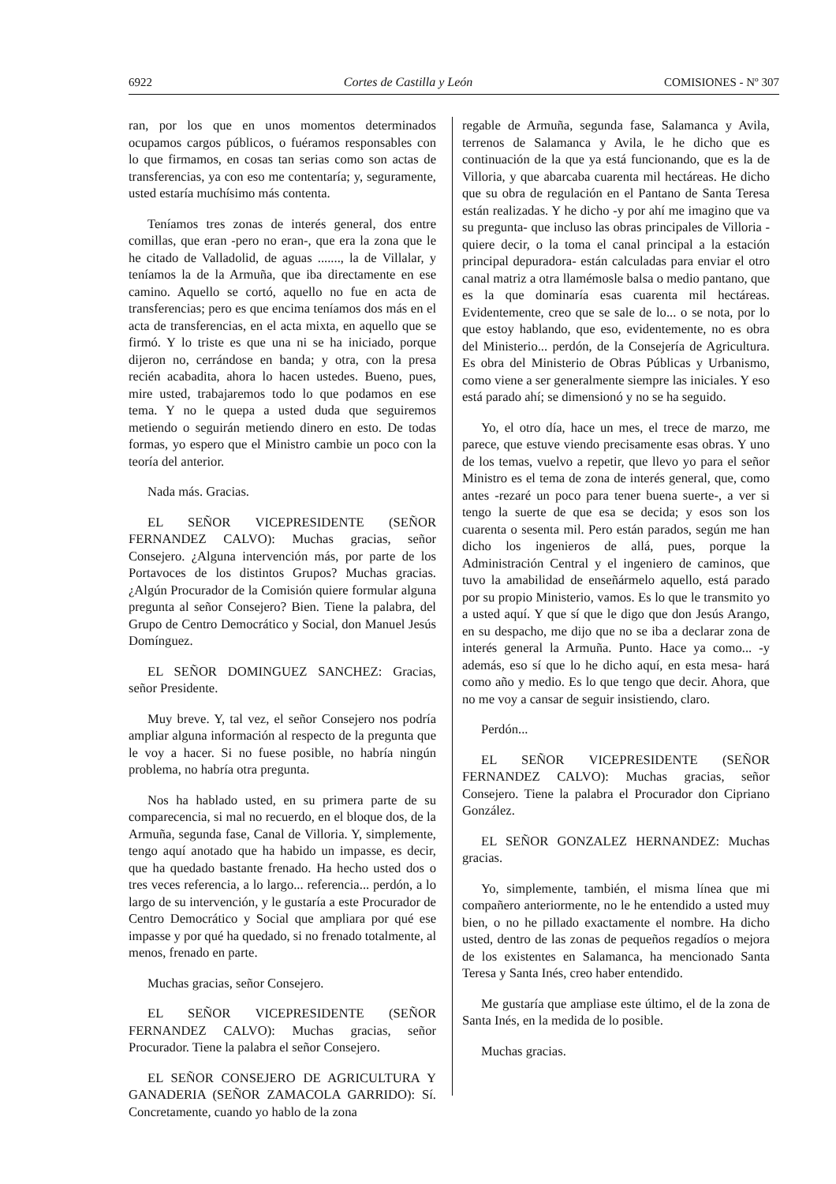6922 Cortes de Castilla y León COMISIONES - Nº 307
ran, por los que en unos momentos determinados ocupamos cargos públicos, o fuéramos responsables con lo que firmamos, en cosas tan serias como son actas de transferencias, ya con eso me contentaría; y, seguramente, usted estaría muchísimo más contenta.
Teníamos tres zonas de interés general, dos entre comillas, que eran -pero no eran-, que era la zona que le he citado de Valladolid, de aguas ......., la de Villalar, y teníamos la de la Armuña, que iba directamente en ese camino. Aquello se cortó, aquello no fue en acta de transferencias; pero es que encima teníamos dos más en el acta de transferencias, en el acta mixta, en aquello que se firmó. Y lo triste es que una ni se ha iniciado, porque dijeron no, cerrándose en banda; y otra, con la presa recién acabadita, ahora lo hacen ustedes. Bueno, pues, mire usted, trabajaremos todo lo que podamos en ese tema. Y no le quepa a usted duda que seguiremos metiendo o seguirán metiendo dinero en esto. De todas formas, yo espero que el Ministro cambie un poco con la teoría del anterior.
Nada más. Gracias.
EL SEÑOR VICEPRESIDENTE (SEÑOR FERNANDEZ CALVO): Muchas gracias, señor Consejero. ¿Alguna intervención más, por parte de los Portavoces de los distintos Grupos? Muchas gracias. ¿Algún Procurador de la Comisión quiere formular alguna pregunta al señor Consejero? Bien. Tiene la palabra, del Grupo de Centro Democrático y Social, don Manuel Jesús Domínguez.
EL SEÑOR DOMINGUEZ SANCHEZ: Gracias, señor Presidente.
Muy breve. Y, tal vez, el señor Consejero nos podría ampliar alguna información al respecto de la pregunta que le voy a hacer. Si no fuese posible, no habría ningún problema, no habría otra pregunta.
Nos ha hablado usted, en su primera parte de su comparecencia, si mal no recuerdo, en el bloque dos, de la Armuña, segunda fase, Canal de Villoria. Y, simplemente, tengo aquí anotado que ha habido un impasse, es decir, que ha quedado bastante frenado. Ha hecho usted dos o tres veces referencia, a lo largo... referencia... perdón, a lo largo de su intervención, y le gustaría a este Procurador de Centro Democrático y Social que ampliara por qué ese impasse y por qué ha quedado, si no frenado totalmente, al menos, frenado en parte.
Muchas gracias, señor Consejero.
EL SEÑOR VICEPRESIDENTE (SEÑOR FERNANDEZ CALVO): Muchas gracias, señor Procurador. Tiene la palabra el señor Consejero.
EL SEÑOR CONSEJERO DE AGRICULTURA Y GANADERIA (SEÑOR ZAMACOLA GARRIDO): Sí. Concretamente, cuando yo hablo de la zona
regable de Armuña, segunda fase, Salamanca y Avila, terrenos de Salamanca y Avila, le he dicho que es continuación de la que ya está funcionando, que es la de Villoria, y que abarcaba cuarenta mil hectáreas. He dicho que su obra de regulación en el Pantano de Santa Teresa están realizadas. Y he dicho -y por ahí me imagino que va su pregunta- que incluso las obras principales de Villoria -quiere decir, o la toma el canal principal a la estación principal depuradora- están calculadas para enviar el otro canal matriz a otra llamémosle balsa o medio pantano, que es la que dominaría esas cuarenta mil hectáreas. Evidentemente, creo que se sale de lo... o se nota, por lo que estoy hablando, que eso, evidentemente, no es obra del Ministerio... perdón, de la Consejería de Agricultura. Es obra del Ministerio de Obras Públicas y Urbanismo, como viene a ser generalmente siempre las iniciales. Y eso está parado ahí; se dimensionó y no se ha seguido.
Yo, el otro día, hace un mes, el trece de marzo, me parece, que estuve viendo precisamente esas obras. Y uno de los temas, vuelvo a repetir, que llevo yo para el señor Ministro es el tema de zona de interés general, que, como antes -rezaré un poco para tener buena suerte-, a ver si tengo la suerte de que esa se decida; y esos son los cuarenta o sesenta mil. Pero están parados, según me han dicho los ingenieros de allá, pues, porque la Administración Central y el ingeniero de caminos, que tuvo la amabilidad de enseñármelo aquello, está parado por su propio Ministerio, vamos. Es lo que le transmito yo a usted aquí. Y que sí que le digo que don Jesús Arango, en su despacho, me dijo que no se iba a declarar zona de interés general la Armuña. Punto. Hace ya como... -y además, eso sí que lo he dicho aquí, en esta mesa- hará como año y medio. Es lo que tengo que decir. Ahora, que no me voy a cansar de seguir insistiendo, claro.
Perdón...
EL SEÑOR VICEPRESIDENTE (SEÑOR FERNANDEZ CALVO): Muchas gracias, señor Consejero. Tiene la palabra el Procurador don Cipriano González.
EL SEÑOR GONZALEZ HERNANDEZ: Muchas gracias.
Yo, simplemente, también, el misma línea que mi compañero anteriormente, no le he entendido a usted muy bien, o no he pillado exactamente el nombre. Ha dicho usted, dentro de las zonas de pequeños regadíos o mejora de los existentes en Salamanca, ha mencionado Santa Teresa y Santa Inés, creo haber entendido.
Me gustaría que ampliase este último, el de la zona de Santa Inés, en la medida de lo posible.
Muchas gracias.